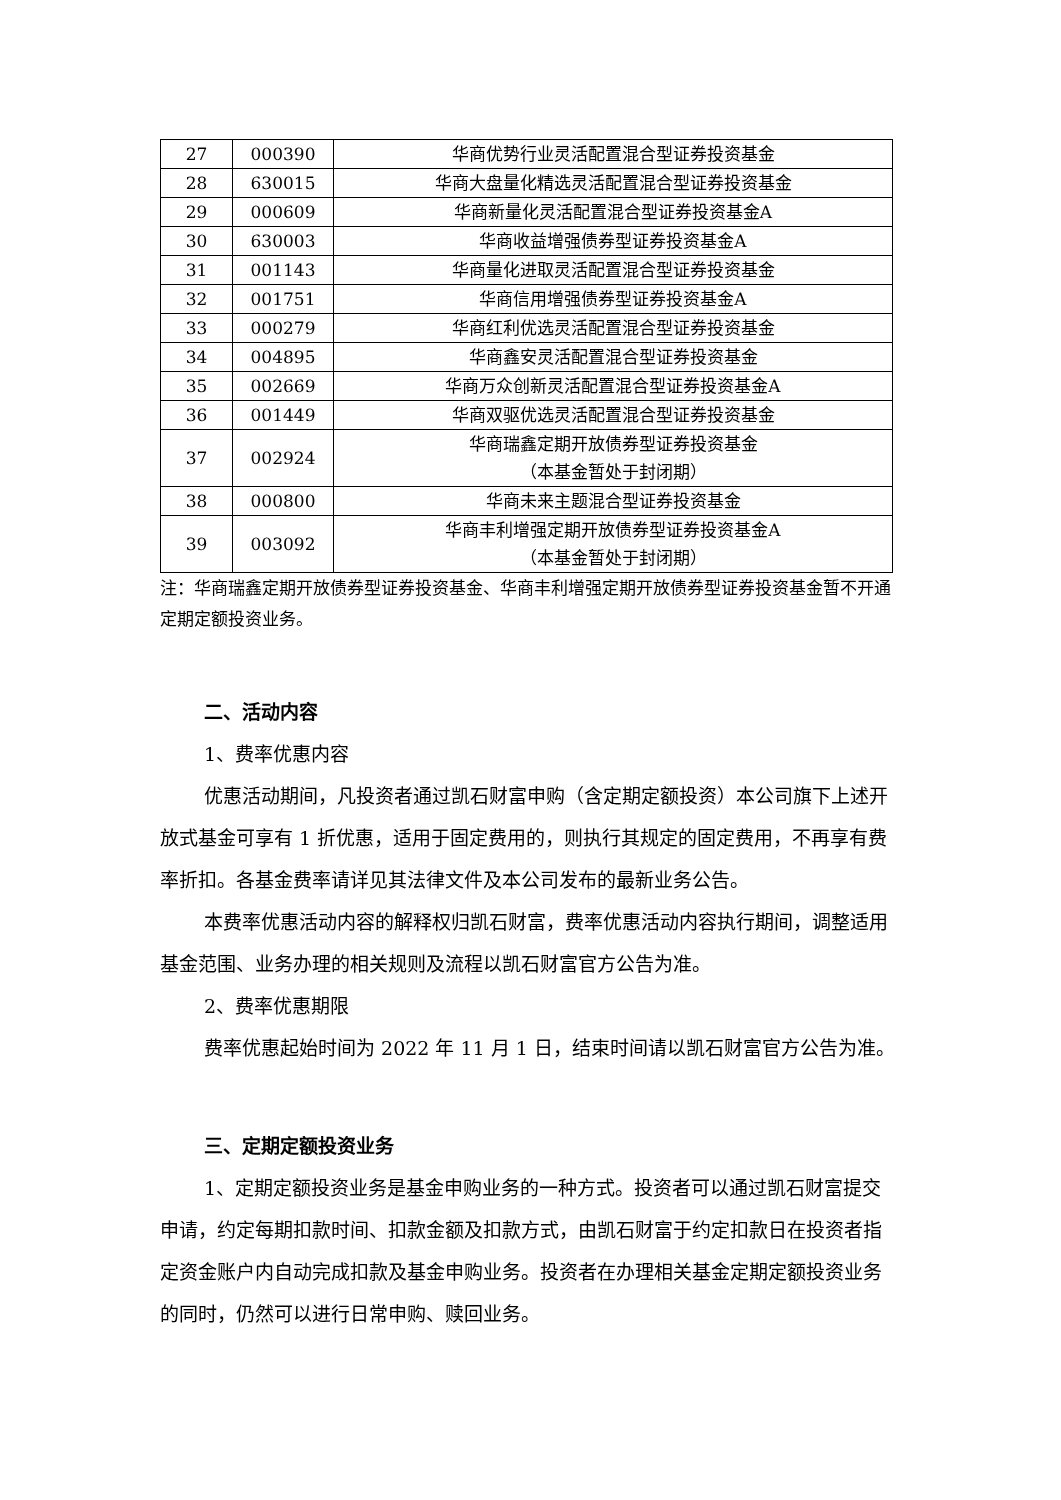| 27 | 000390 | 华商优势行业灵活配置混合型证券投资基金 |
| 28 | 630015 | 华商大盘量化精选灵活配置混合型证券投资基金 |
| 29 | 000609 | 华商新量化灵活配置混合型证券投资基金A |
| 30 | 630003 | 华商收益增强债券型证券投资基金A |
| 31 | 001143 | 华商量化进取灵活配置混合型证券投资基金 |
| 32 | 001751 | 华商信用增强债券型证券投资基金A |
| 33 | 000279 | 华商红利优选灵活配置混合型证券投资基金 |
| 34 | 004895 | 华商鑫安灵活配置混合型证券投资基金 |
| 35 | 002669 | 华商万众创新灵活配置混合型证券投资基金A |
| 36 | 001449 | 华商双驱优选灵活配置混合型证券投资基金 |
| 37 | 002924 | 华商瑞鑫定期开放债券型证券投资基金 （本基金暂处于封闭期） |
| 38 | 000800 | 华商未来主题混合型证券投资基金 |
| 39 | 003092 | 华商丰利增强定期开放债券型证券投资基金A （本基金暂处于封闭期） |
注：华商瑞鑫定期开放债券型证券投资基金、华商丰利增强定期开放债券型证券投资基金暂不开通定期定额投资业务。
二、活动内容
1、费率优惠内容
优惠活动期间，凡投资者通过凯石财富申购（含定期定额投资）本公司旗下上述开放式基金可享有 1 折优惠，适用于固定费用的，则执行其规定的固定费用，不再享有费率折扣。各基金费率请详见其法律文件及本公司发布的最新业务公告。
本费率优惠活动内容的解释权归凯石财富，费率优惠活动内容执行期间，调整适用基金范围、业务办理的相关规则及流程以凯石财富官方公告为准。
2、费率优惠期限
费率优惠起始时间为 2022 年 11 月 1 日，结束时间请以凯石财富官方公告为准。
三、定期定额投资业务
1、定期定额投资业务是基金申购业务的一种方式。投资者可以通过凯石财富提交申请，约定每期扣款时间、扣款金额及扣款方式，由凯石财富于约定扣款日在投资者指定资金账户内自动完成扣款及基金申购业务。投资者在办理相关基金定期定额投资业务的同时，仍然可以进行日常申购、赎回业务。